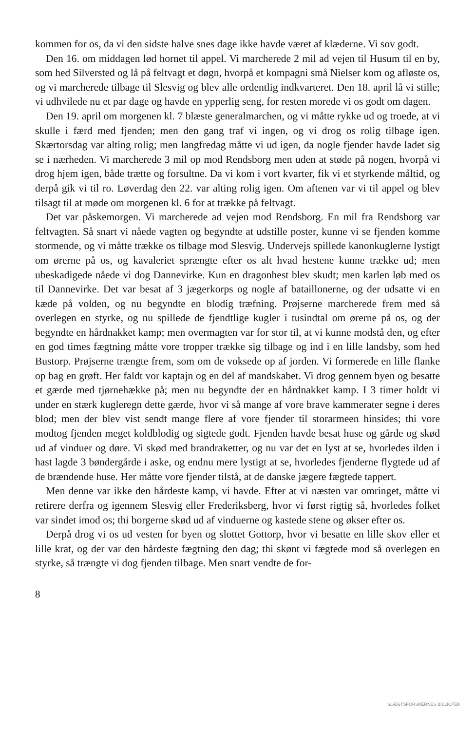kommen for os, da vi den sidste halve snes dage ikke havde været af klæderne. Vi sov godt.
Den 16. om middagen lød hornet til appel. Vi marcherede 2 mil ad vejen til Husum til en by, som hed Silversted og lå på feltvagt et døgn, hvorpå et kompagni små Nielser kom og afløste os, og vi marcherede tilbage til Slesvig og blev alle ordentlig indkvarteret. Den 18. april lå vi stille; vi udhvilede nu et par dage og havde en ypperlig seng, for resten morede vi os godt om dagen.
Den 19. april om morgenen kl. 7 blæste generalmarchen, og vi måtte rykke ud og troede, at vi skulle i færd med fjenden; men den gang traf vi ingen, og vi drog os rolig tilbage igen. Skærtorsdag var alting rolig; men langfredag måtte vi ud igen, da nogle fjender havde ladet sig se i nærheden. Vi marcherede 3 mil op mod Rendsborg men uden at støde på nogen, hvorpå vi drog hjem igen, både trætte og forsultne. Da vi kom i vort kvarter, fik vi et styrkende måltid, og derpå gik vi til ro. Løverdag den 22. var alting rolig igen. Om aftenen var vi til appel og blev tilsagt til at møde om morgenen kl. 6 for at trække på feltvagt.
Det var påskemorgen. Vi marcherede ad vejen mod Rendsborg. En mil fra Rendsborg var feltvagten. Så snart vi nåede vagten og begyndte at udstille poster, kunne vi se fjenden komme stormende, og vi måtte trække os tilbage mod Slesvig. Undervejs spillede kanonkuglerne lystigt om ørerne på os, og kavaleriet sprængte efter os alt hvad hestene kunne trække ud; men ubeskadigede nåede vi dog Dannevirke. Kun en dragonhest blev skudt; men karlen løb med os til Dannevirke. Det var besat af 3 jægerkorps og nogle af bataillonerne, og der udsatte vi en kæde på volden, og nu begyndte en blodig træfning. Prøjserne marcherede frem med så overlegen en styrke, og nu spillede de fjendtlige kugler i tusindtal om ørerne på os, og der begyndte en hårdnakket kamp; men overmagten var for stor til, at vi kunne modstå den, og efter en god times fægtning måtte vore tropper trække sig tilbage og ind i en lille landsby, som hed Bustorp. Prøjserne trængte frem, som om de voksede op af jorden. Vi formerede en lille flanke op bag en grøft. Her faldt vor kaptajn og en del af mandskabet. Vi drog gennem byen og besatte et gærde med tjørnehække på; men nu begyndte der en hårdnakket kamp. I 3 timer holdt vi under en stærk kugleregn dette gærde, hvor vi så mange af vore brave kammerater segne i deres blod; men der blev vist sendt mange flere af vore fjender til storarmeen hinsides; thi vore modtog fjenden meget koldblodig og sigtede godt. Fjenden havde besat huse og gårde og skød ud af vinduer og døre. Vi skød med brandraketter, og nu var det en lyst at se, hvorledes ilden i hast lagde 3 bøndergårde i aske, og endnu mere lystigt at se, hvorledes fjenderne flygtede ud af de brændende huse. Her måtte vore fjender tilstå, at de danske jægere fægtede tappert.
Men denne var ikke den hårdeste kamp, vi havde. Efter at vi næsten var omringet, måtte vi retirere derfra og igennem Slesvig eller Frederiksberg, hvor vi først rigtig så, hvorledes folket var sindet imod os; thi borgerne skød ud af vinduerne og kastede stene og økser efter os.
Derpå drog vi os ud vesten for byen og slottet Gottorp, hvor vi besatte en lille skov eller et lille krat, og der var den hårdeste fægtning den dag; thi skønt vi fægtede mod så overlegen en styrke, så trængte vi dog fjenden tilbage. Men snart vendte de for-
8
SLÆGTSFORSKERNES BIBLIOTEK